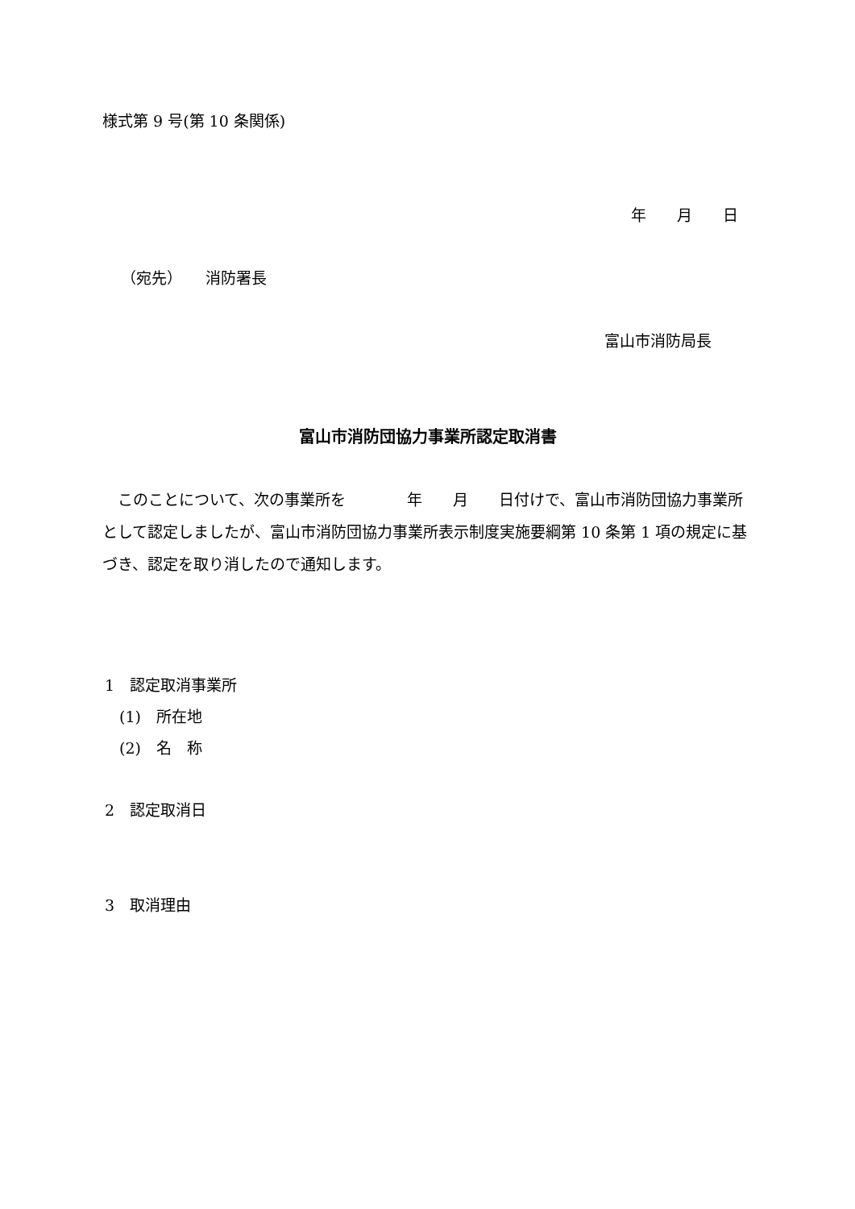様式第 9 号(第 10 条関係)
年　　月　　日
（宛先）　　消防署長
富山市消防局長
富山市消防団協力事業所認定取消書
　このことについて、次の事業所を　　　　年　　月　　日付けで、富山市消防団協力事業所として認定しましたが、富山市消防団協力事業所表示制度実施要綱第 10 条第 1 項の規定に基づき、認定を取り消したので通知します。
1　認定取消事業所
(1)　所在地
(2)　名　称
2　認定取消日
3　取消理由